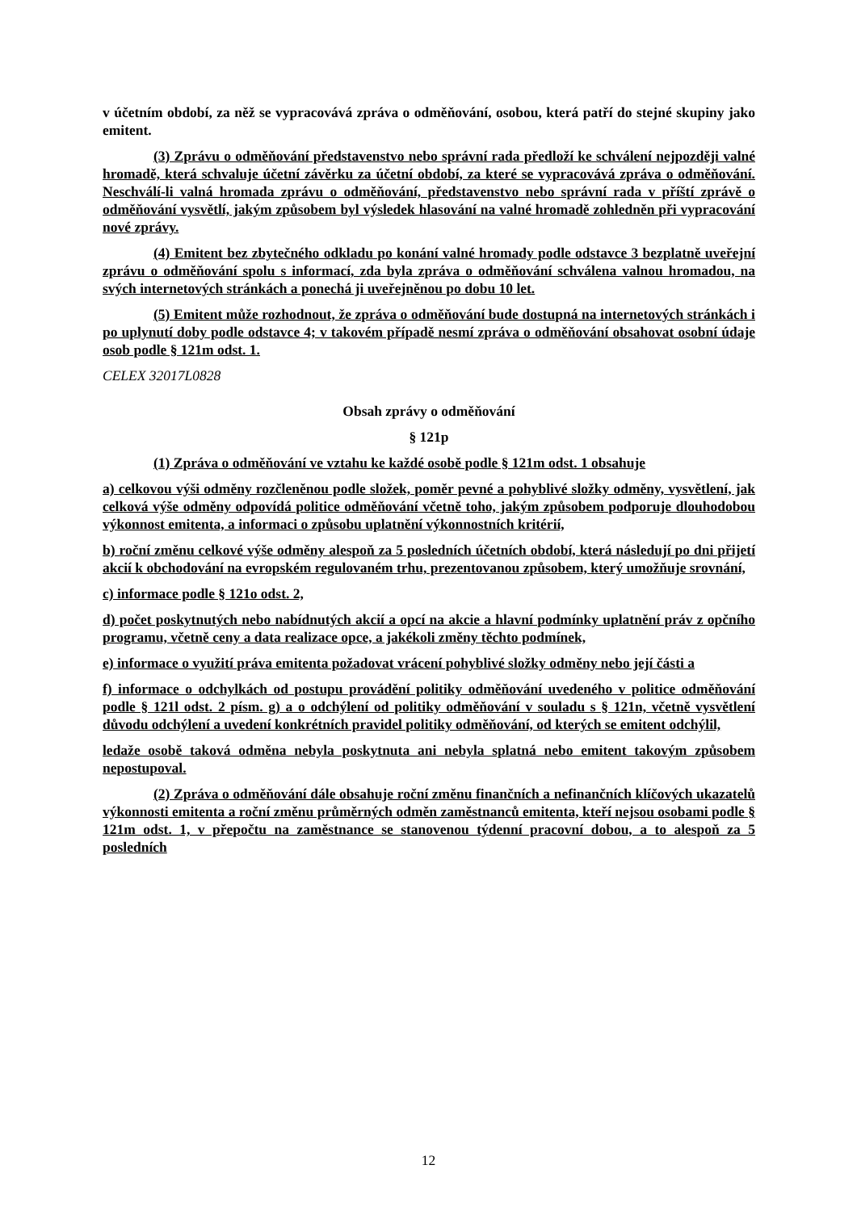v účetním období, za něž se vypracovává zpráva o odměňování, osobou, která patří do stejné skupiny jako emitent.
(3) Zprávu o odměňování představenstvo nebo správní rada předloží ke schválení nejpozději valné hromadě, která schvaluje účetní závěrku za účetní období, za které se vypracovává zpráva o odměňování. Neschválí-li valná hromada zprávu o odměňování, představenstvo nebo správní rada v příští zprávě o odměňování vysvětlí, jakým způsobem byl výsledek hlasování na valné hromadě zohledněn při vypracování nové zprávy.
(4) Emitent bez zbytečného odkladu po konání valné hromady podle odstavce 3 bezplatně uveřejní zprávu o odměňování spolu s informací, zda byla zpráva o odměňování schválena valnou hromadou, na svých internetových stránkách a ponechá ji uveřejněnou po dobu 10 let.
(5) Emitent může rozhodnout, že zpráva o odměňování bude dostupná na internetových stránkách i po uplynutí doby podle odstavce 4; v takovém případě nesmí zpráva o odměňování obsahovat osobní údaje osob podle § 121m odst. 1.
CELEX 32017L0828
Obsah zprávy o odměňování
§ 121p
(1) Zpráva o odměňování ve vztahu ke každé osobě podle § 121m odst. 1 obsahuje
a) celkovou výši odměny rozčleněnou podle složek, poměr pevné a pohyblivé složky odměny, vysvětlení, jak celková výše odměny odpovídá politice odměňování včetně toho, jakým způsobem podporuje dlouhodobou výkonnost emitenta, a informaci o způsobu uplatnění výkonnostních kritérií,
b) roční změnu celkové výše odměny alespoň za 5 posledních účetních období, která následují po dni přijetí akcií k obchodování na evropském regulovaném trhu, prezentovanou způsobem, který umožňuje srovnání,
c) informace podle § 121o odst. 2,
d) počet poskytnutých nebo nabídnutých akcií a opcí na akcie a hlavní podmínky uplatnění práv z opčního programu, včetně ceny a data realizace opce, a jakékoli změny těchto podmínek,
e) informace o využití práva emitenta požadovat vrácení pohyblivé složky odměny nebo její části a
f) informace o odchylkách od postupu provádění politiky odměňování uvedeného v politice odměňování podle § 121l odst. 2 písm. g) a o odchýlení od politiky odměňování v souladu s § 121n, včetně vysvětlení důvodu odchýlení a uvedení konkrétních pravidel politiky odměňování, od kterých se emitent odchýlil,
ledaže osobě taková odměna nebyla poskytnuta ani nebyla splatná nebo emitent takovým způsobem nepostupoval.
(2) Zpráva o odměňování dále obsahuje roční změnu finančních a nefinančních klíčových ukazatelů výkonnosti emitenta a roční změnu průměrných odměn zaměstnanců emitenta, kteří nejsou osobami podle § 121m odst. 1, v přepočtu na zaměstnance se stanovenou týdenní pracovní dobou, a to alespoň za 5 posledních
12